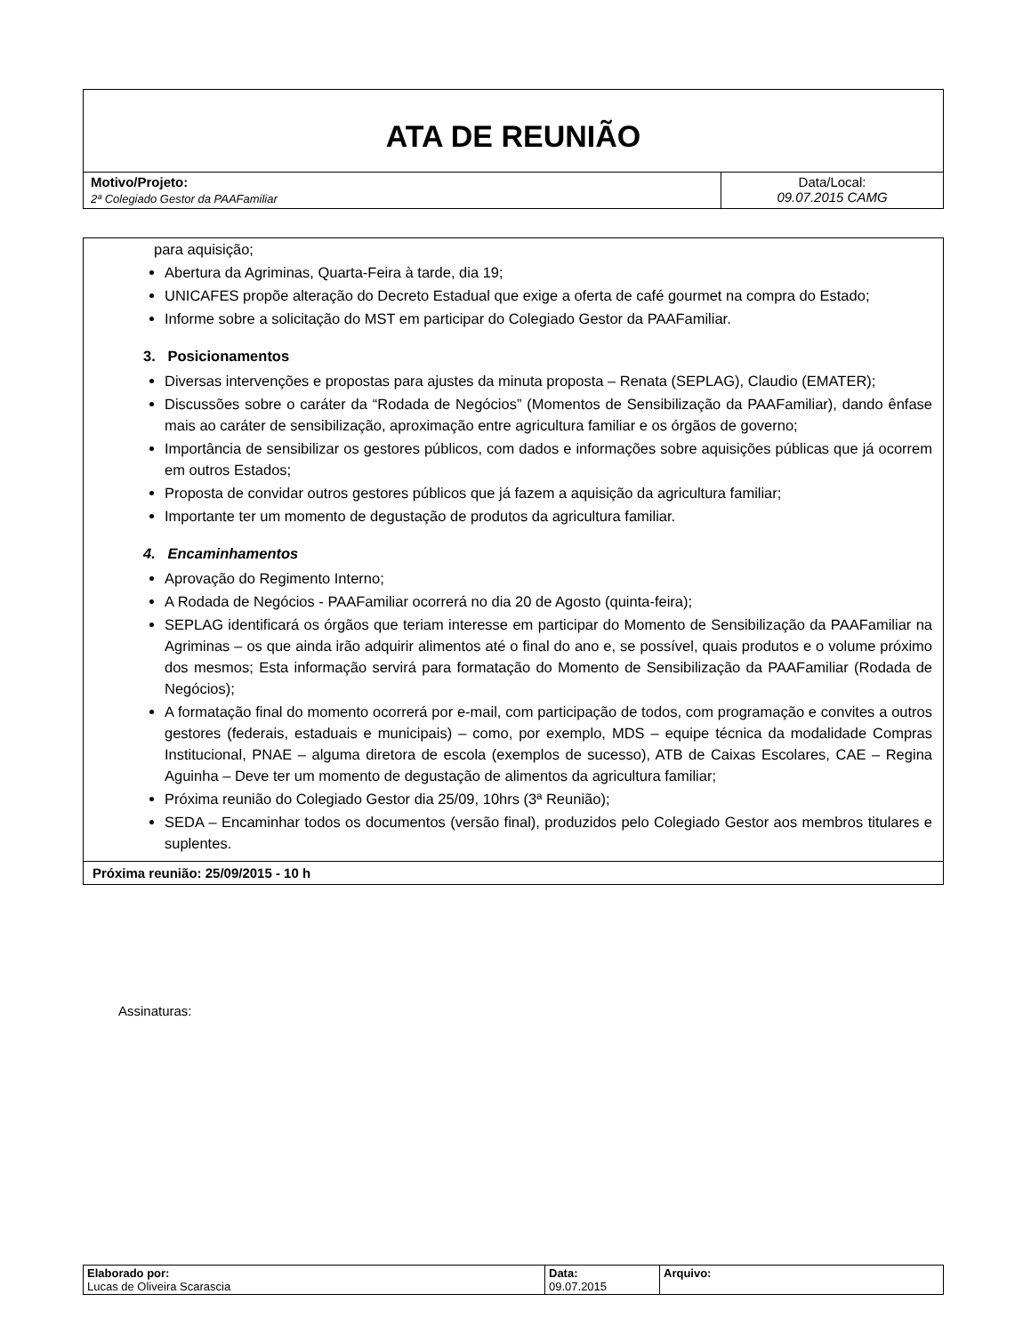| ATA DE REUNIÃO | |
| Motivo/Projeto: 2ª Colegiado Gestor da PAAFamiliar | Data/Local: 09.07.2015 CAMG |
para aquisição;
Abertura da Agriminas, Quarta-Feira à tarde, dia 19;
UNICAFES propõe alteração do Decreto Estadual que exige a oferta de café gourmet na compra do Estado;
Informe sobre a solicitação do MST em participar do Colegiado Gestor da PAAFamiliar.
3. Posicionamentos
Diversas intervenções e propostas para ajustes da minuta proposta – Renata (SEPLAG), Claudio (EMATER);
Discussões sobre o caráter da “Rodada de Negócios” (Momentos de Sensibilização da PAAFamiliar), dando ênfase mais ao caráter de sensibilização, aproximação entre agricultura familiar e os órgãos de governo;
Importância de sensibilizar os gestores públicos, com dados e informações sobre aquisições públicas que já ocorrem em outros Estados;
Proposta de convidar outros gestores públicos que já fazem a aquisição da agricultura familiar;
Importante ter um momento de degustação de produtos da agricultura familiar.
4. Encaminhamentos
Aprovação do Regimento Interno;
A Rodada de Negócios - PAAFamiliar ocorrerá no dia 20 de Agosto (quinta-feira);
SEPLAG identificará os órgãos que teriam interesse em participar do Momento de Sensibilização da PAAFamiliar na Agriminas – os que ainda irão adquirir alimentos até o final do ano e, se possível, quais produtos e o volume próximo dos mesmos; Esta informação servirá para formatação do Momento de Sensibilização da PAAFamiliar (Rodada de Negócios);
A formatação final do momento ocorrerá por e-mail, com participação de todos, com programação e convites a outros gestores (federais, estaduais e municipais) – como, por exemplo, MDS – equipe técnica da modalidade Compras Institucional, PNAE – alguma diretora de escola (exemplos de sucesso), ATB de Caixas Escolares, CAE – Regina Aguinha – Deve ter um momento de degustação de alimentos da agricultura familiar;
Próxima reunião do Colegiado Gestor dia 25/09, 10hrs (3ª Reunião);
SEDA – Encaminhar todos os documentos (versão final), produzidos pelo Colegiado Gestor aos membros titulares e suplentes.
Próxima reunião: 25/09/2015 - 10 h
Assinaturas:
| Elaborado por: Lucas de Oliveira Scarascia | Data: 09.07.2015 | Arquivo: |